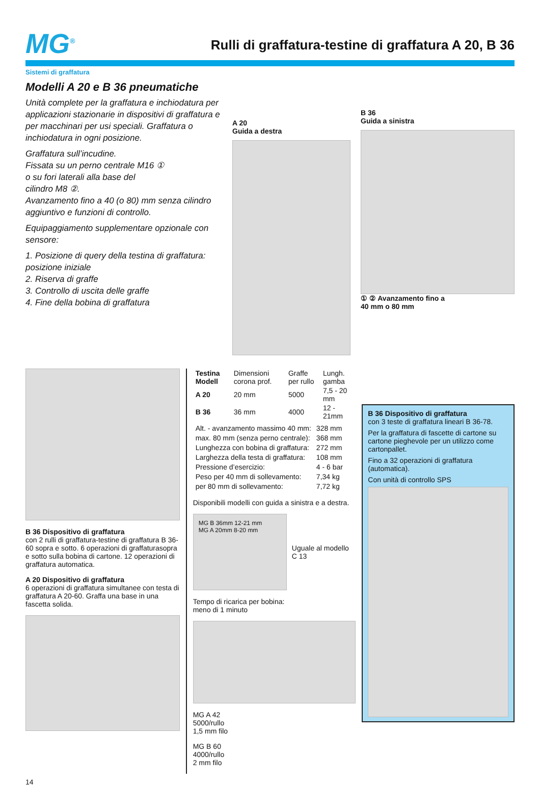MG<sup>®</sup>
Rulli di graffatura-testine di graffatura A 20, B 36
Sistemi di graffatura
Modelli A 20 e B 36 pneumatiche
Unità complete per la graffatura e inchiodatura per applicazioni stazionarie in dispositivi di graffatura e per macchinari per usi speciali. Graffatura o inchiodatura in ogni posizione.
Graffatura sull’incudine.
Fissata su un perno centrale M16 ①
o su fori laterali alla base del
cilindro M8 ②.
Avanzamento fino a 40 (o 80) mm senza cilindro aggiuntivo e funzioni di controllo.
Equipaggiamento supplementare opzionale con sensore:
1. Posizione di query della testina di graffatura: posizione iniziale
2. Riserva di graffe
3. Controllo di uscita delle graffe
4. Fine della bobina di graffatura
A 20
Guida a destra
B 36
Guida a sinistra
① ② Avanzamento fino a
40 mm o 80 mm
B 36 Dispositivo di graffatura
con 2 rulli di graffatura-testine di graffatura B 36-60 sopra e sotto. 6 operazioni di graffaturasopra e sotto sulla bobina di cartone. 12 operazioni di graffatura automatica.
A 20 Dispositivo di graffatura
6 operazioni di graffatura simultanee con testa di graffatura A 20-60. Graffa una base in una fascetta solida.
| Testina Modell | Dimensioni corona prof. | Graffe per rullo | Lungh. gamba |
| --- | --- | --- | --- |
| A 20 | 20 mm | 5000 | 7,5 - 20 mm |
| B 36 | 36 mm | 4000 | 12 - 21mm |
| Alt. - avanzamento massimo 40 mm: | 328 mm |
| max. 80 mm (senza perno centrale): | 368 mm |
| Lunghezza con bobina di graffatura: | 272 mm |
| Larghezza della testa di graffatura: | 108 mm |
| Pressione d’esercizio: | 4 - 6 bar |
| Peso per 40 mm di sollevamento: | 7,34 kg |
| per 80 mm di sollevamento: | 7,72 kg |
Disponibili modelli con guida a sinistra e a destra.
MG B 36mm 12-21 mm
MG A 20mm 8-20 mm
Uguale al modello C 13
Tempo di ricarica per bobina:
meno di 1 minuto
MG A 42
5000/rullo
1,5 mm filo
MG B 60
4000/rullo
2 mm filo
B 36 Dispositivo di graffatura
con 3 teste di graffatura lineari B 36-78.
Per la graffatura di fascette di cartone su cartone pieghevole per un utilizzo come cartonpallet.
Fino a 32 operazioni di graffatura (automatica).
Con unità di controllo SPS
14